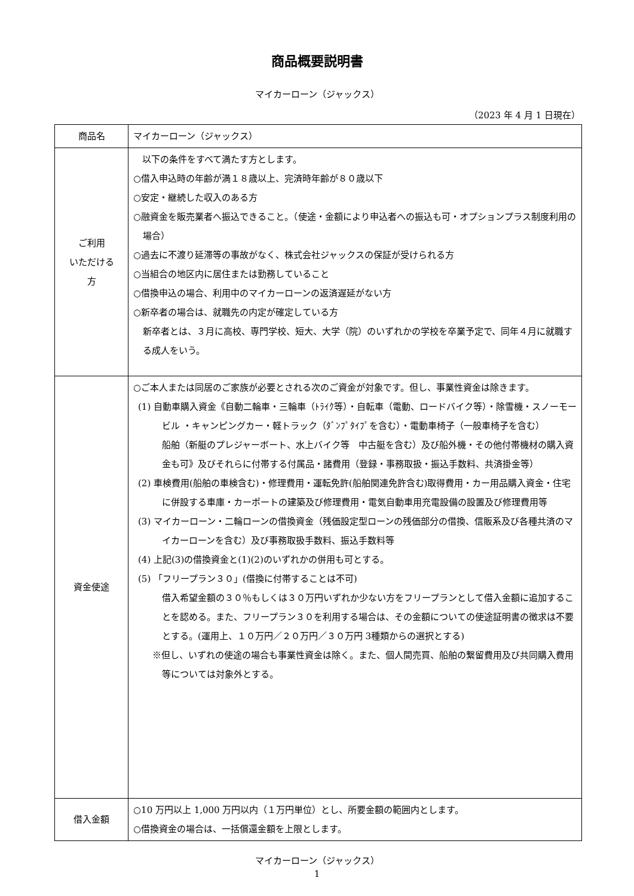商品概要説明書
マイカーローン（ジャックス）
（2023 年 4 月 1 日現在）
| 商品名 | マイカーローン（ジャックス） |
| ご利用 いただける 方 | 以下の条件をすべて満たす方とします。 ○借入申込時の年齢が満１８歳以上、完済時年齢が８０歳以下 ○安定・継続した収入のある方 ○融資金を販売業者へ振込できること。（使途・金額により申込者への振込も可・オプションプラス制度利用の場合） ○過去に不渡り延滞等の事故がなく、株式会社ジャックスの保証が受けられる方 ○当組合の地区内に居住または勤務していること ○借換申込の場合、利用中のマイカーローンの返済遅延がない方 ○新卒者の場合は、就職先の内定が確定している方 新卒者とは、３月に高校、専門学校、短大、大学（院）のいずれかの学校を卒業予定で、同年４月に就職する成人をいう。 |
| 資金使途 | ○ご本人または同居のご家族が必要とされる次のご資金が対象です。但し、事業性資金は除きます。 (1) 自動車購入資金《自動二輪車・三輪車（ﾄﾗｲｸ等）・自転車（電動、ロードバイク等）・除雪機・スノーモービル ・キャンピングカー・軽トラック（ﾀﾞﾝﾌﾟﾀｲﾌﾟを含む）・電動車椅子（一般車椅子を含む） 船舶（新艇のプレジャーボート、水上バイク等 中古艇を含む）及び船外機・その他付帯機材の購入資金も可》及びそれらに付帯する付属品・諸費用（登録・事務取扱・振込手数料、共済掛金等） (2) 車検費用(船舶の車検含む)・修理費用・運転免許(船舶関連免許含む)取得費用・カー用品購入資金・住宅に併設する車庫・カーポートの建築及び修理費用・電気自動車用充電設備の設置及び修理費用等 (3) マイカーローン・二輪ローンの借換資金（残価設定型ローンの残価部分の借換、信販系及び各種共済のマイカーローンを含む）及び事務取扱手数料、振込手数料等 (4) 上記(3)の借換資金と(1)(2)のいずれかの併用も可とする。 (5) 「フリープラン３０」(借換に付帯することは不可) 借入希望金額の３０％もしくは３０万円いずれか少ない方をフリープランとして借入金額に追加することを認める。また、フリープラン３０を利用する場合は、その金額についての使途証明書の徴求は不要とする。(運用上、１０万円／２０万円／３０万円 3種類からの選択とする) ※但し、いずれの使途の場合も事業性資金は除く。また、個人間売買、船舶の繋留費用及び共同購入費用等については対象外とする。 |
| 借入金額 | ○10 万円以上 1,000 万円以内（１万円単位）とし、所要金額の範囲内とします。 ○借換資金の場合は、一括償還金額を上限とします。 |
マイカーローン（ジャックス）
1